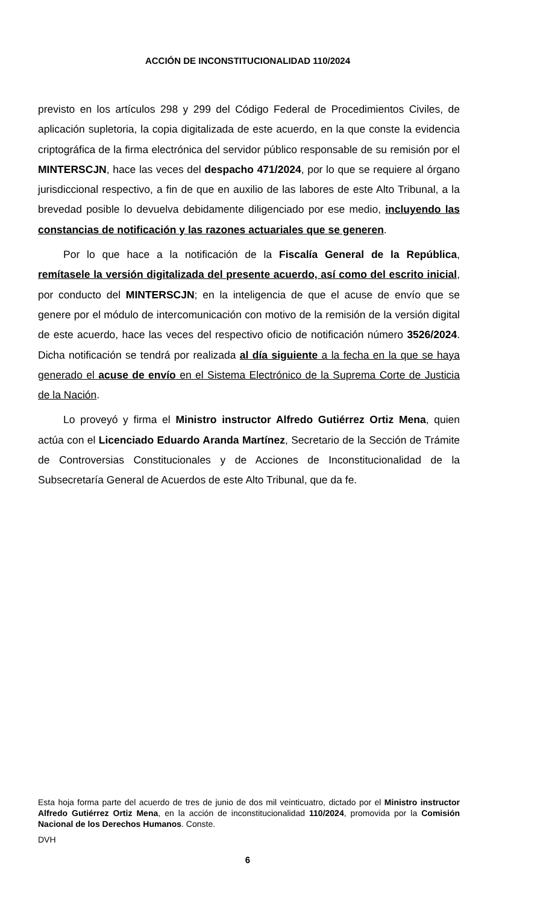ACCIÓN DE INCONSTITUCIONALIDAD 110/2024
previsto en los artículos 298 y 299 del Código Federal de Procedimientos Civiles, de aplicación supletoria, la copia digitalizada de este acuerdo, en la que conste la evidencia criptográfica de la firma electrónica del servidor público responsable de su remisión por el MINTERSCJN, hace las veces del despacho 471/2024, por lo que se requiere al órgano jurisdiccional respectivo, a fin de que en auxilio de las labores de este Alto Tribunal, a la brevedad posible lo devuelva debidamente diligenciado por ese medio, incluyendo las constancias de notificación y las razones actuariales que se generen.
Por lo que hace a la notificación de la Fiscalía General de la República, remítasele la versión digitalizada del presente acuerdo, así como del escrito inicial, por conducto del MINTERSCJN; en la inteligencia de que el acuse de envío que se genere por el módulo de intercomunicación con motivo de la remisión de la versión digital de este acuerdo, hace las veces del respectivo oficio de notificación número 3526/2024. Dicha notificación se tendrá por realizada al día siguiente a la fecha en la que se haya generado el acuse de envío en el Sistema Electrónico de la Suprema Corte de Justicia de la Nación.
Lo proveyó y firma el Ministro instructor Alfredo Gutiérrez Ortiz Mena, quien actúa con el Licenciado Eduardo Aranda Martínez, Secretario de la Sección de Trámite de Controversias Constitucionales y de Acciones de Inconstitucionalidad de la Subsecretaría General de Acuerdos de este Alto Tribunal, que da fe.
Esta hoja forma parte del acuerdo de tres de junio de dos mil veinticuatro, dictado por el Ministro instructor Alfredo Gutiérrez Ortiz Mena, en la acción de inconstitucionalidad 110/2024, promovida por la Comisión Nacional de los Derechos Humanos. Conste.
DVH
6